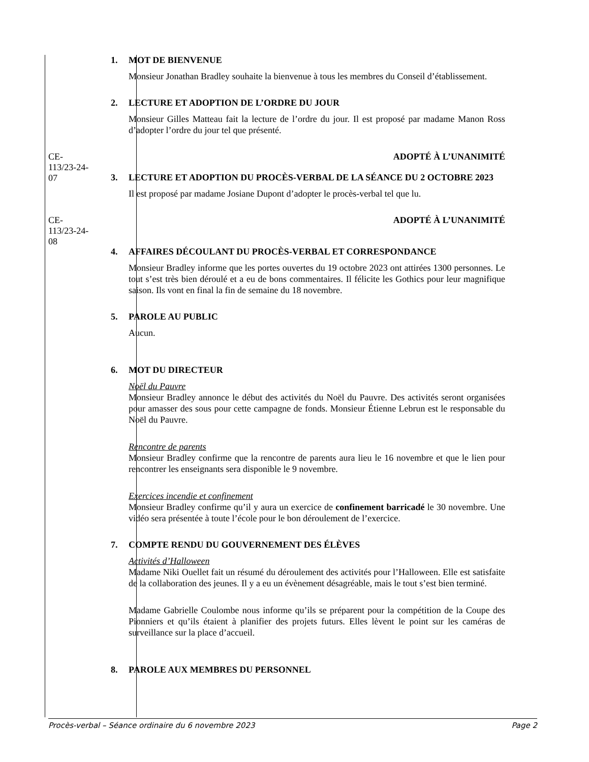1. MOT DE BIENVENUE
Monsieur Jonathan Bradley souhaite la bienvenue à tous les membres du Conseil d’établissement.
2. LECTURE ET ADOPTION DE L’ORDRE DU JOUR
Monsieur Gilles Matteau fait la lecture de l’ordre du jour. Il est proposé par madame Manon Ross d’adopter l’ordre du jour tel que présenté.
CE-113/23-24-07 ADOPTÉ À L’UNANIMITÉ
3. LECTURE ET ADOPTION DU PROCÈS-VERBAL DE LA SÉANCE DU 2 OCTOBRE 2023
Il est proposé par madame Josiane Dupont d’adopter le procès-verbal tel que lu.
CE-113/23-24-08 ADOPTÉ À L’UNANIMITÉ
4. AFFAIRES DÉCOULANT DU PROCÈS-VERBAL ET CORRESPONDANCE
Monsieur Bradley informe que les portes ouvertes du 19 octobre 2023 ont attirées 1300 personnes. Le tout s’est très bien déroulé et a eu de bons commentaires. Il félicite les Gothics pour leur magnifique saison. Ils vont en final la fin de semaine du 18 novembre.
5. PAROLE AU PUBLIC
Aucun.
6. MOT DU DIRECTEUR
Noël du Pauvre
Monsieur Bradley annonce le début des activités du Noël du Pauvre. Des activités seront organisées pour amasser des sous pour cette campagne de fonds. Monsieur Étienne Lebrun est le responsable du Noël du Pauvre.
Rencontre de parents
Monsieur Bradley confirme que la rencontre de parents aura lieu le 16 novembre et que le lien pour rencontrer les enseignants sera disponible le 9 novembre.
Exercices incendie et confinement
Monsieur Bradley confirme qu’il y aura un exercice de confinement barricadé le 30 novembre. Une vidéo sera présentée à toute l’école pour le bon déroulement de l’exercice.
7. COMPTE RENDU DU GOUVERNEMENT DES ÉLÈVES
Activités d’Halloween
Madame Niki Ouellet fait un résumé du déroulement des activités pour l’Halloween. Elle est satisfaite de la collaboration des jeunes. Il y a eu un évènement désagréable, mais le tout s’est bien terminé.
Madame Gabrielle Coulombe nous informe qu’ils se préparent pour la compétition de la Coupe des Pionniers et qu’ils étaient à planifier des projets futurs. Elles lèvent le point sur les caméras de surveillance sur la place d’accueil.
8. PAROLE AUX MEMBRES DU PERSONNEL
Procès-verbal – Séance ordinaire du 6 novembre 2023 Page 2